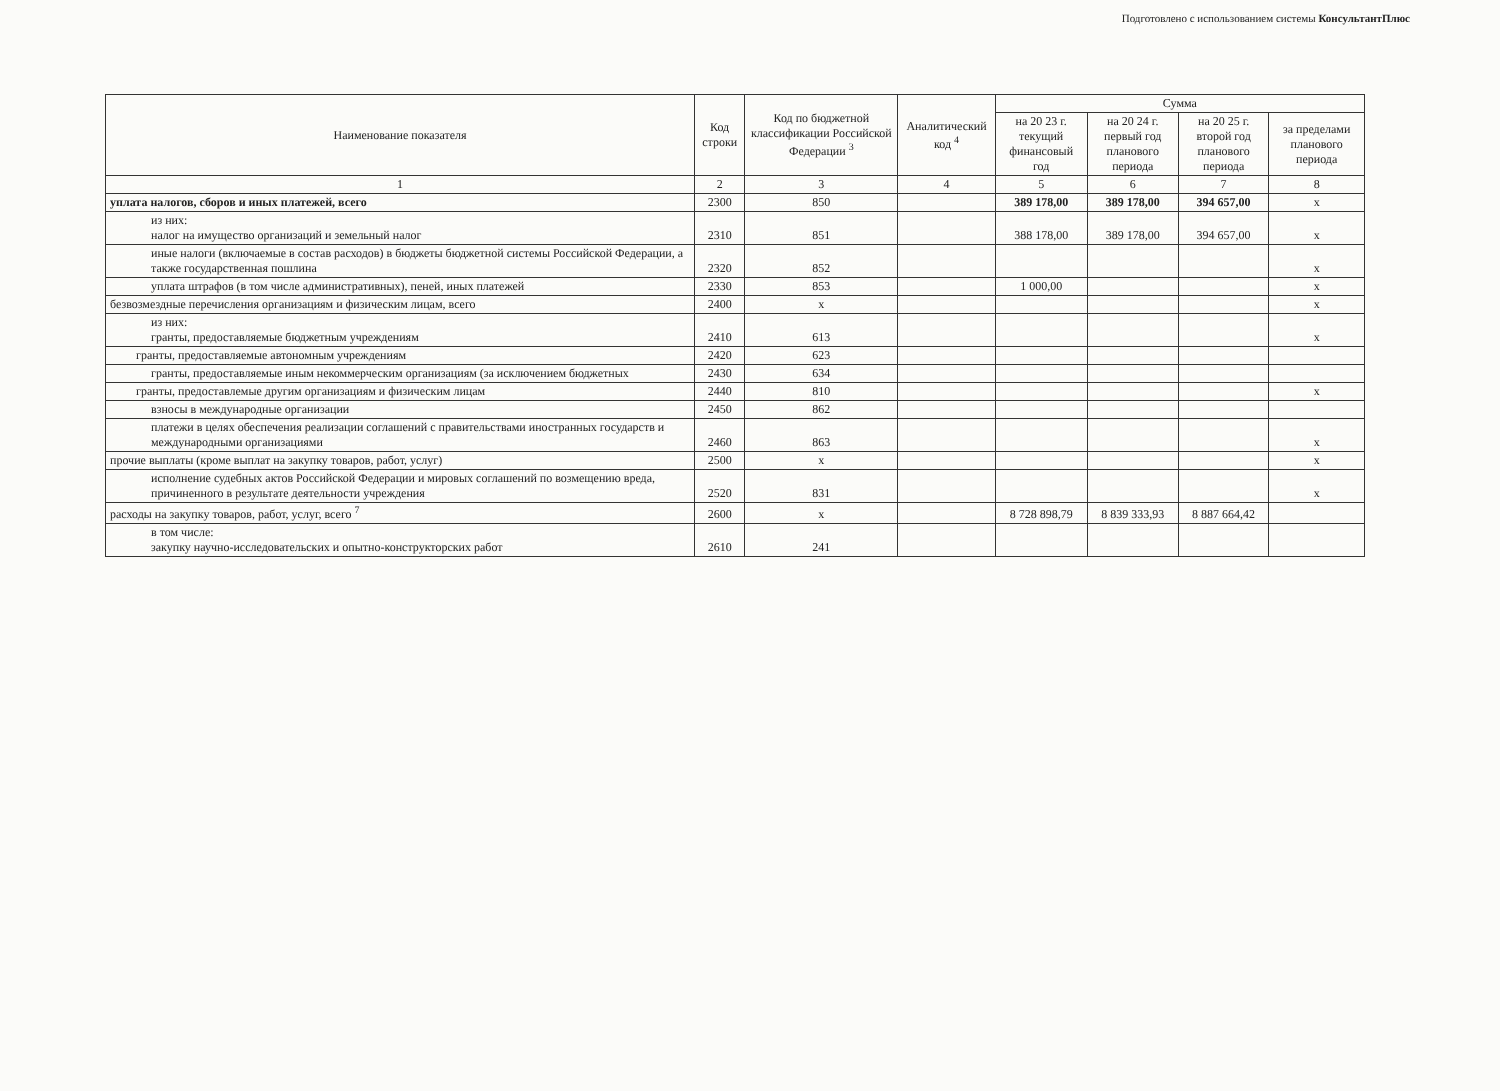Подготовлено с использованием системы КонсультантПлюс
| Наименование показателя | Код строки | Код по бюджетной классификации Российской Федерации <sup>3</sup> | Аналитический код <sup>4</sup> | Сумма | | | |
| --- | --- | --- | --- | --- | --- | --- | --- |
| | | | | на 20 23 г. текущий финансовый год | на 20 24 г. первый год планового периода | на 20 25 г. второй год планового периода | за пределами планового периода |
| 1 | 2 | 3 | 4 | 5 | 6 | 7 | 8 |
| уплата налогов, сборов и иных платежей, всего | 2300 | 850 | | 389 178,00 | 389 178,00 | 394 657,00 | х |
| из них: налог на имущество организаций и земельный налог | 2310 | 851 | | 388 178,00 | 389 178,00 | 394 657,00 | х |
| иные налоги (включаемые в состав расходов) в бюджеты бюджетной системы Российской Федерации, а также государственная пошлина | 2320 | 852 | | | | | х |
| уплата штрафов (в том числе административных), пеней, иных платежей | 2330 | 853 | | 1 000,00 | | | х |
| безвозмездные перечисления организациям и физическим лицам, всего | 2400 | х | | | | | х |
| из них: гранты, предоставляемые бюджетным учреждениям | 2410 | 613 | | | | | х |
| гранты, предоставляемые автономным учреждениям | 2420 | 623 | | | | | |
| гранты, предоставляемые иным некоммерческим организациям (за исключением бюджетных | 2430 | 634 | | | | | |
| гранты, предоставлемые другим организациям и физическим лицам | 2440 | 810 | | | | | х |
| взносы в международные организации | 2450 | 862 | | | | | |
| платежи в целях обеспечения реализации соглашений с правительствами иностранных государств и международными организациями | 2460 | 863 | | | | | х |
| прочие выплаты (кроме выплат на закупку товаров, работ, услуг) | 2500 | х | | | | | х |
| исполнение судебных актов Российской Федерации и мировых соглашений по возмещению вреда, причиненного в результате деятельности учреждения | 2520 | 831 | | | | | х |
| расходы на закупку товаров, работ, услуг, всего <sup>7</sup> | 2600 | х | | 8 728 898,79 | 8 839 333,93 | 8 887 664,42 | |
| в том числе: закупку научно-исследовательских и опытно-конструкторских работ | 2610 | 241 | | | | | |